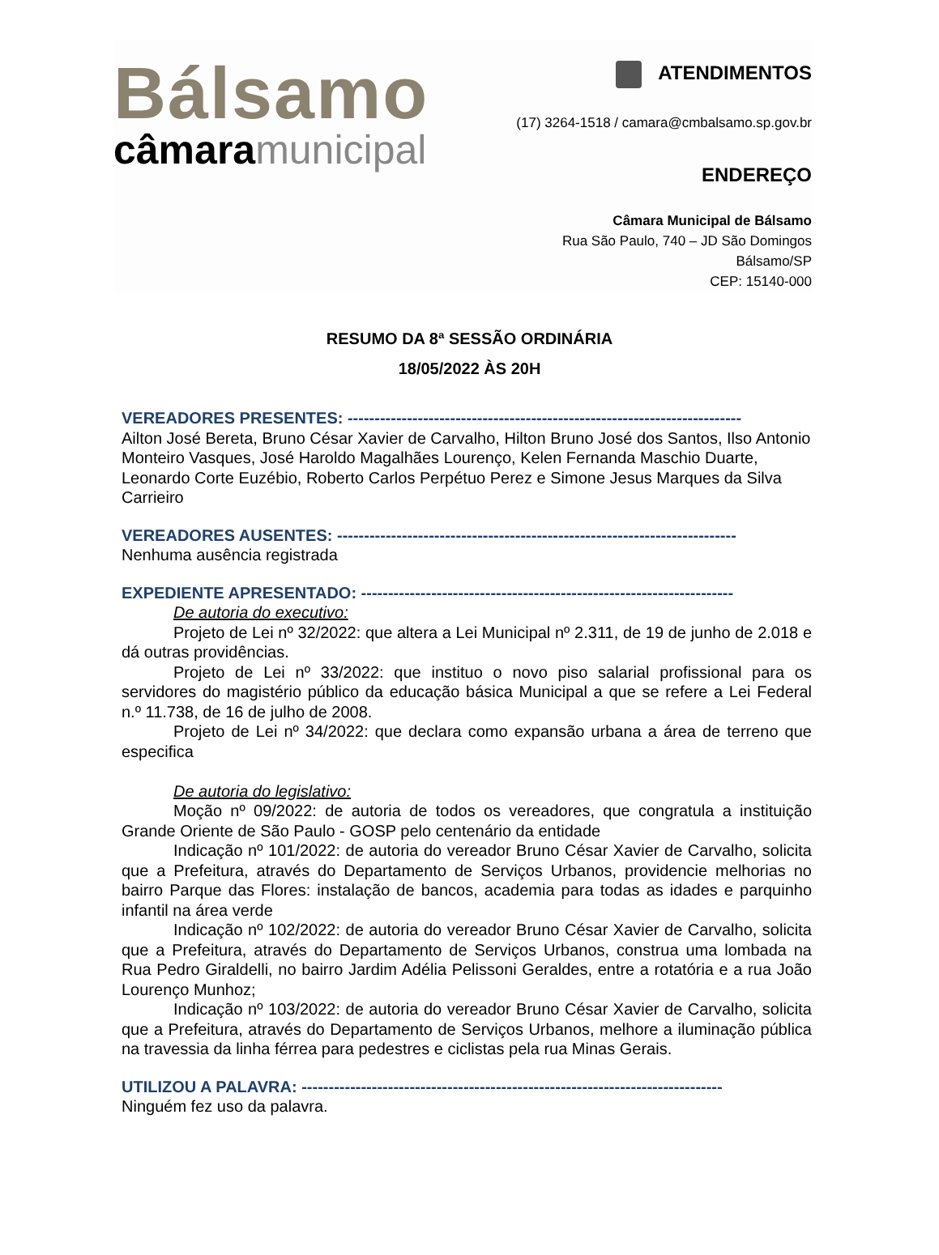Bálsamo
câmaramunicipal
ATENDIMENTOS
(17) 3264-1518 / camara@cmbalsamo.sp.gov.br
ENDEREÇO
Câmara Municipal de Bálsamo
Rua São Paulo, 740 – JD São Domingos
Bálsamo/SP
CEP: 15140-000
RESUMO DA 8ª SESSÃO ORDINÁRIA
18/05/2022 ÀS 20H
VEREADORES PRESENTES: -------------------------------------------------------------------------
Ailton José Bereta, Bruno César Xavier de Carvalho, Hilton Bruno José dos Santos, Ilso Antonio Monteiro Vasques, José Haroldo Magalhães Lourenço, Kelen Fernanda Maschio Duarte, Leonardo Corte Euzébio, Roberto Carlos Perpétuo Perez e Simone Jesus Marques da Silva Carrieiro
VEREADORES AUSENTES: --------------------------------------------------------------------------
Nenhuma ausência registrada
EXPEDIENTE APRESENTADO: ---------------------------------------------------------------------
De autoria do executivo:
Projeto de Lei nº 32/2022: que altera a Lei Municipal nº 2.311, de 19 de junho de 2.018 e dá outras providências.
Projeto de Lei nº 33/2022: que instituo o novo piso salarial profissional para os servidores do magistério público da educação básica Municipal a que se refere a Lei Federal n.º 11.738, de 16 de julho de 2008.
Projeto de Lei nº 34/2022: que declara como expansão urbana a área de terreno que especifica
De autoria do legislativo:
Moção nº 09/2022: de autoria de todos os vereadores, que congratula a instituição Grande Oriente de São Paulo - GOSP pelo centenário da entidade
Indicação nº 101/2022: de autoria do vereador Bruno César Xavier de Carvalho, solicita que a Prefeitura, através do Departamento de Serviços Urbanos, providencie melhorias no bairro Parque das Flores: instalação de bancos, academia para todas as idades e parquinho infantil na área verde
Indicação nº 102/2022: de autoria do vereador Bruno César Xavier de Carvalho, solicita que a Prefeitura, através do Departamento de Serviços Urbanos, construa uma lombada na Rua Pedro Giraldelli, no bairro Jardim Adélia Pelissoni Geraldes, entre a rotatória e a rua João Lourenço Munhoz;
Indicação nº 103/2022: de autoria do vereador Bruno César Xavier de Carvalho, solicita que a Prefeitura, através do Departamento de Serviços Urbanos, melhore a iluminação pública na travessia da linha férrea para pedestres e ciclistas pela rua Minas Gerais.
UTILIZOU A PALAVRA: ------------------------------------------------------------------------------
Ninguém fez uso da palavra.